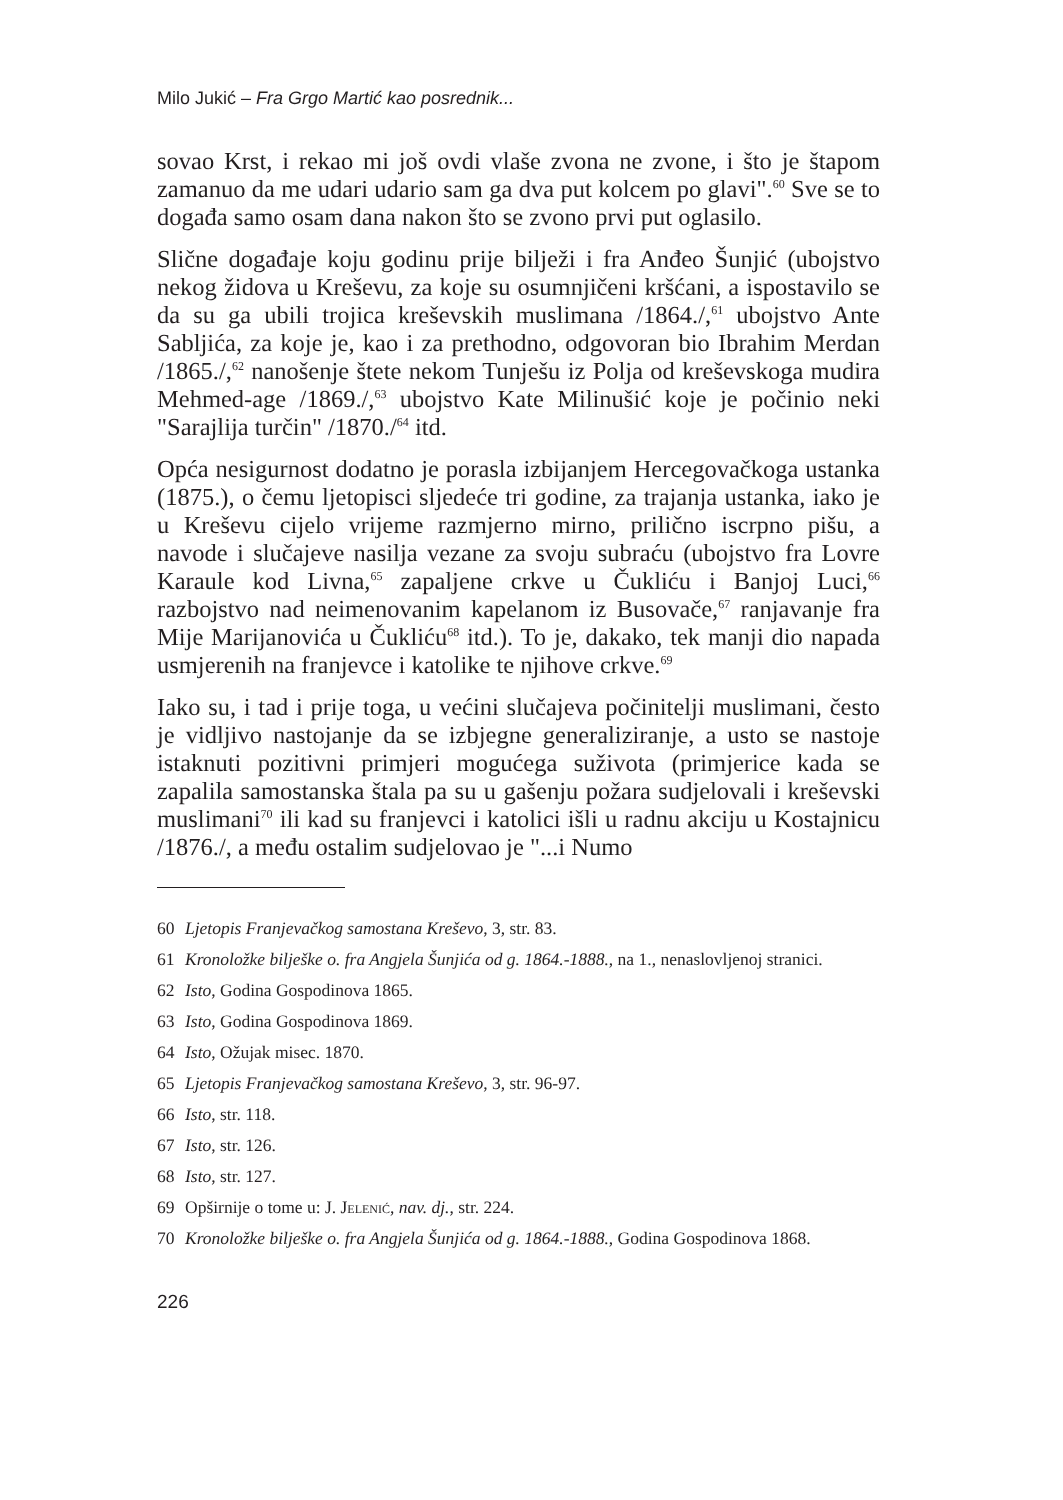Milo Jukić – Fra Grgo Martić kao posrednik...
sovao Krst, i rekao mi još ovdi vlaše zvona ne zvone, i što je štapom zamanuo da me udari udario sam ga dva put kolcem po glavi".<sup>60</sup> Sve se to događa samo osam dana nakon što se zvono prvi put oglasilo.
Slične događaje koju godinu prije bilježi i fra Anđeo Šunjić (ubojstvo nekog židova u Kreševu, za koje su osumnjičeni kršćani, a ispostavilo se da su ga ubili trojica kreševskih muslimana /1864./,<sup>61</sup> ubojstvo Ante Sabljića, za koje je, kao i za prethodno, odgovoran bio Ibrahim Merdan /1865./,<sup>62</sup> nanošenje štete nekom Tunješu iz Polja od kreševskoga mudira Mehmed-age /1869./,<sup>63</sup> ubojstvo Kate Milinušić koje je počinio neki "Sarajlija turčin" /1870./<sup>64</sup> itd.
Opća nesigurnost dodatno je porasla izbijanjem Hercegovačkoga ustanka (1875.), o čemu ljetopisci sljedeće tri godine, za trajanja ustanka, iako je u Kreševu cijelo vrijeme razmjerno mirno, prilično iscrpno pišu, a navode i slučajeve nasilja vezane za svoju subraću (ubojstvo fra Lovre Karaule kod Livna,<sup>65</sup> zapaljene crkve u Čukliću i Banjoj Luci,<sup>66</sup> razbojstvo nad neimenovanim kapelanom iz Busovače,<sup>67</sup> ranjavanje fra Mije Marijanovića u Čukliću<sup>68</sup> itd.). To je, dakako, tek manji dio napada usmjerenih na franjevce i katolike te njihove crkve.<sup>69</sup>
Iako su, i tad i prije toga, u većini slučajeva počinitelji muslimani, često je vidljivo nastojanje da se izbjegne generaliziranje, a usto se nastoje istaknuti pozitivni primjeri mogućega suživota (primjerice kada se zapalila samostanska štala pa su u gašenju požara sudjelovali i kreševski muslimani<sup>70</sup> ili kad su franjevci i katolici išli u radnu akciju u Kostajnicu /1876./, a među ostalim sudjelovao je "...i Numo
60 Ljetopis Franjevačkog samostana Kreševo, 3, str. 83.
61 Kronoložke bilješke o. fra Angjela Šunjića od g. 1864.-1888., na 1., nenaslovljenoj stranici.
62 Isto, Godina Gospodinova 1865.
63 Isto, Godina Gospodinova 1869.
64 Isto, Ožujak misec. 1870.
65 Ljetopis Franjevačkog samostana Kreševo, 3, str. 96-97.
66 Isto, str. 118.
67 Isto, str. 126.
68 Isto, str. 127.
69 Opširnije o tome u: J. Jelenić, nav. dj., str. 224.
70 Kronoložke bilješke o. fra Angjela Šunjića od g. 1864.-1888., Godina Gospodinova 1868.
226